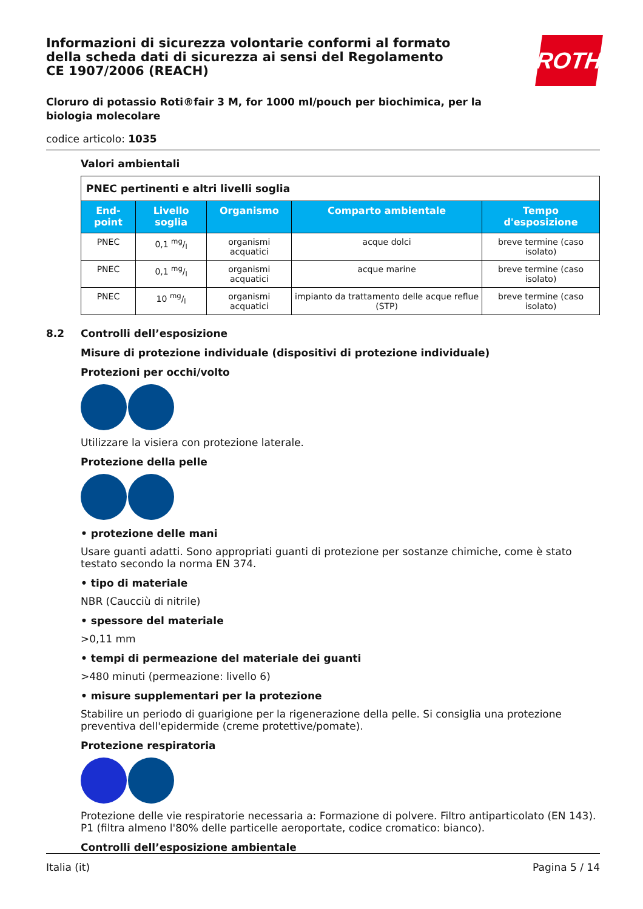ROTH
Informazioni di sicurezza volontarie conformi al formato della scheda dati di sicurezza ai sensi del Regolamento CE 1907/2006 (REACH)
Cloruro di potassio Roti®fair 3 M, for 1000 ml/pouch per biochimica, per la biologia molecolare
codice articolo: 1035
Valori ambientali
| PNEC pertinenti e altri livelli soglia | | | | |
| End-point | Livello soglia | Organismo | Comparto ambientale | Tempo d'esposizione |
| PNEC | 0,1 mg/l | organismi acquatici | acque dolci | breve termine (caso isolato) |
| PNEC | 0,1 mg/l | organismi acquatici | acque marine | breve termine (caso isolato) |
| PNEC | 10 mg/l | organismi acquatici | impianto da trattamento delle acque reflue (STP) | breve termine (caso isolato) |
8.2 Controlli dell’esposizione
Misure di protezione individuale (dispositivi di protezione individuale)
Protezioni per occhi/volto
Utilizzare la visiera con protezione laterale.
Protezione della pelle
• protezione delle mani
Usare guanti adatti. Sono appropriati guanti di protezione per sostanze chimiche, come è stato testato secondo la norma EN 374.
• tipo di materiale
NBR (Caucciù di nitrile)
• spessore del materiale
>0,11 mm
• tempi di permeazione del materiale dei guanti
>480 minuti (permeazione: livello 6)
• misure supplementari per la protezione
Stabilire un periodo di guarigione per la rigenerazione della pelle. Si consiglia una protezione preventiva dell'epidermide (creme protettive/pomate).
Protezione respiratoria
Protezione delle vie respiratorie necessaria a: Formazione di polvere. Filtro antiparticolato (EN 143). P1 (filtra almeno l'80% delle particelle aeroportate, codice cromatico: bianco).
Controlli dell’esposizione ambientale
Italia (it) Pagina 5 / 14